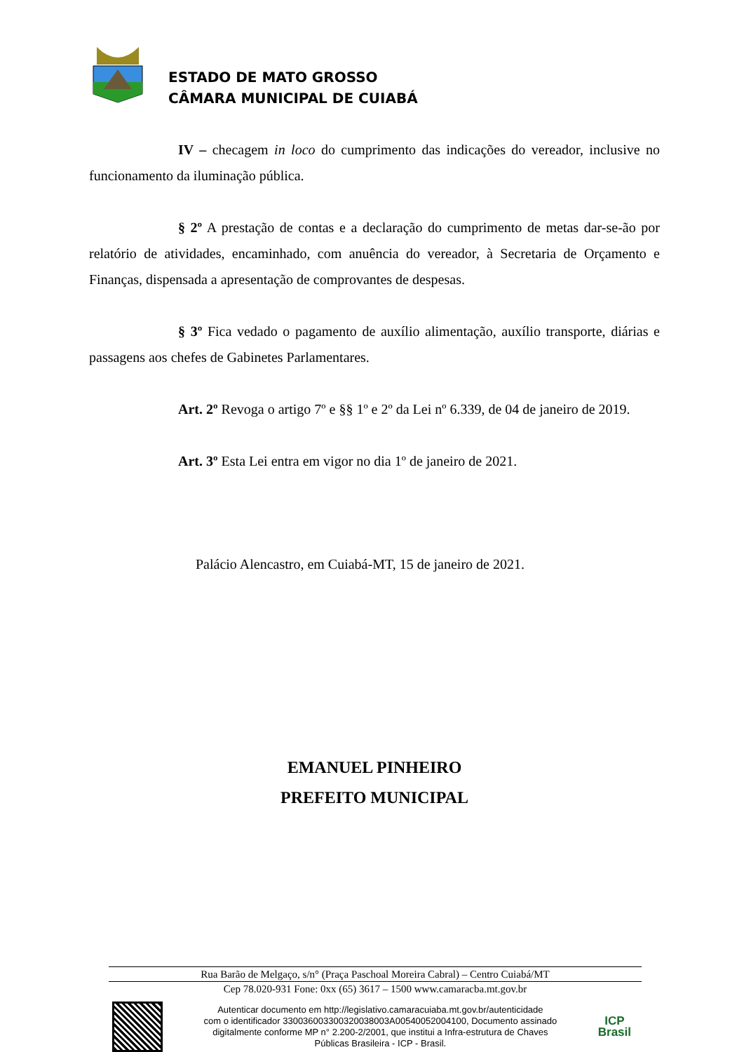ESTADO DE MATO GROSSO
CÂMARA MUNICIPAL DE CUIABÁ
IV – checagem in loco do cumprimento das indicações do vereador, inclusive no funcionamento da iluminação pública.
§ 2º A prestação de contas e a declaração do cumprimento de metas dar-se-ão por relatório de atividades, encaminhado, com anuência do vereador, à Secretaria de Orçamento e Finanças, dispensada a apresentação de comprovantes de despesas.
§ 3º Fica vedado o pagamento de auxílio alimentação, auxílio transporte, diárias e passagens aos chefes de Gabinetes Parlamentares.
Art. 2º Revoga o artigo 7º e §§ 1º e 2º da Lei nº 6.339, de 04 de janeiro de 2019.
Art. 3º Esta Lei entra em vigor no dia 1º de janeiro de 2021.
Palácio Alencastro, em Cuiabá-MT, 15 de janeiro de 2021.
EMANUEL PINHEIRO
PREFEITO MUNICIPAL
Rua Barão de Melgaço, s/n° (Praça Paschoal Moreira Cabral) – Centro Cuiabá/MT
Cep 78.020-931 Fone: 0xx (65) 3617 – 1500 www.camaracba.mt.gov.br
Autenticar documento em http://legislativo.camaracuiaba.mt.gov.br/autenticidade
com o identificador 330036003300320038003A00540052004100, Documento assinado
digitalmente conforme MP n° 2.200-2/2001, que institui a Infra-estrutura de Chaves
Públicas Brasileira - ICP - Brasil.
ICP
Brasil